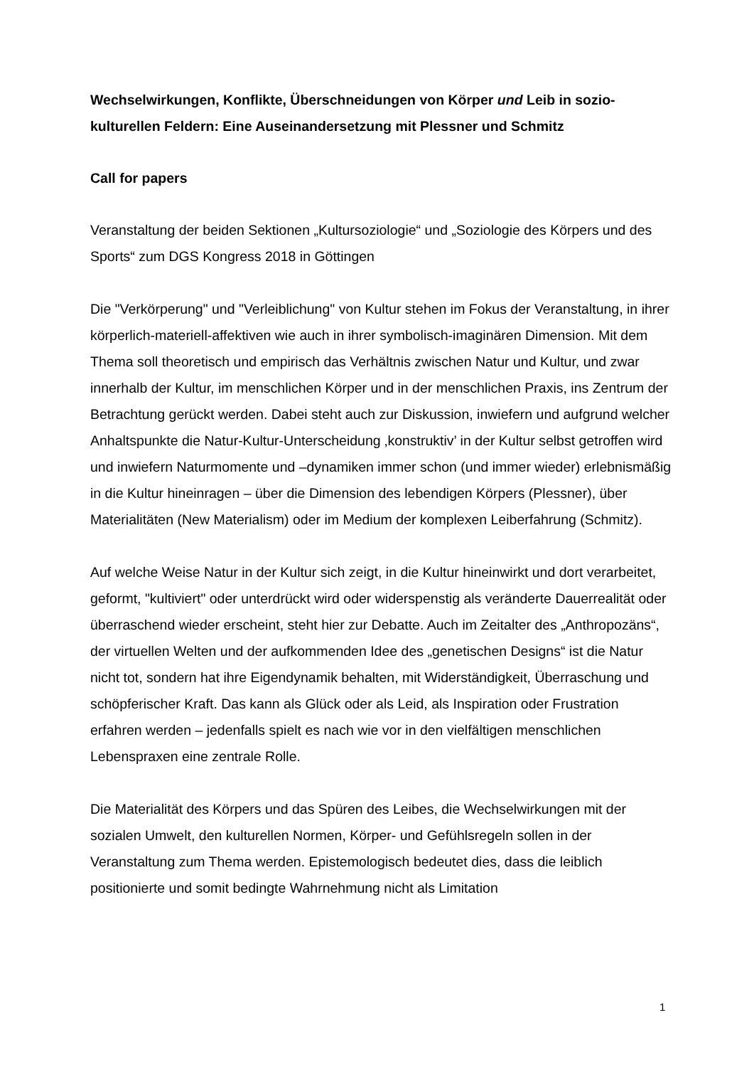Wechselwirkungen, Konflikte, Überschneidungen von Körper und Leib in sozio-kulturellen Feldern: Eine Auseinandersetzung mit Plessner und Schmitz
Call for papers
Veranstaltung der beiden Sektionen „Kultursoziologie“ und „Soziologie des Körpers und des Sports“ zum DGS Kongress 2018 in Göttingen
Die "Verkörperung" und "Verleiblichung" von Kultur stehen im Fokus der Veranstaltung, in ihrer körperlich-materiell-affektiven wie auch in ihrer symbolisch-imaginären Dimension. Mit dem Thema soll theoretisch und empirisch das Verhältnis zwischen Natur und Kultur, und zwar innerhalb der Kultur, im menschlichen Körper und in der menschlichen Praxis, ins Zentrum der Betrachtung gerückt werden. Dabei steht auch zur Diskussion, inwiefern und aufgrund welcher Anhaltspunkte die Natur-Kultur-Unterscheidung ‚konstruktiv’ in der Kultur selbst getroffen wird und inwiefern Naturmomente und –dynamiken immer schon (und immer wieder) erlebnismäßig in die Kultur hineinragen – über die Dimension des lebendigen Körpers (Plessner), über Materialitäten (New Materialism) oder im Medium der komplexen Leiberfahrung (Schmitz).
Auf welche Weise Natur in der Kultur sich zeigt, in die Kultur hineinwirkt und dort verarbeitet, geformt, "kultiviert" oder unterdrückt wird oder widerspenstig als veränderte Dauerrealität oder überraschend wieder erscheint, steht hier zur Debatte. Auch im Zeitalter des „Anthropozäns“, der virtuellen Welten und der aufkommenden Idee des „genetischen Designs“ ist die Natur nicht tot, sondern hat ihre Eigendynamik behalten, mit Widerständigkeit, Überraschung und schöpferischer Kraft. Das kann als Glück oder als Leid, als Inspiration oder Frustration erfahren werden – jedenfalls spielt es nach wie vor in den vielfältigen menschlichen Lebenspraxen eine zentrale Rolle.
Die Materialität des Körpers und das Spüren des Leibes, die Wechselwirkungen mit der sozialen Umwelt, den kulturellen Normen, Körper- und Gefühlsregeln sollen in der Veranstaltung zum Thema werden. Epistemologisch bedeutet dies, dass die leiblich positionierte und somit bedingte Wahrnehmung nicht als Limitation
1